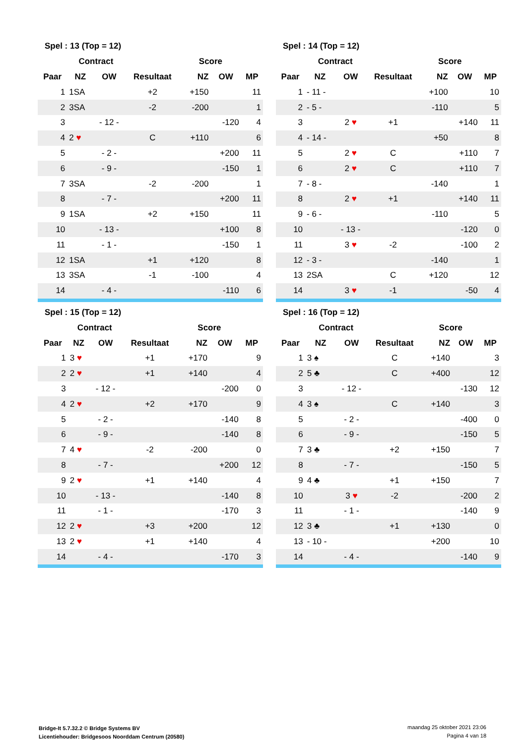| Spel : 13 (Top = 12) | | | | | | |
| --- | --- | --- | --- | --- | --- | --- |
| | Contract | | | Score | | |
| Paar | NZ | OW | Resultaat | NZ | OW | MP |
| 1 | 1SA | | +2 | +150 | | 11 |
| 2 | 3SA | | -2 | -200 | | 1 |
| 3 | | - 12 - | | | -120 | 4 |
| 4 | 2 ♥ | | C | +110 | | 6 |
| 5 | | - 2 - | | | +200 | 11 |
| 6 | | - 9 - | | | -150 | 1 |
| 7 | 3SA | | -2 | -200 | | 1 |
| 8 | | - 7 - | | | +200 | 11 |
| 9 | 1SA | | +2 | +150 | | 11 |
| 10 | | - 13 - | | | +100 | 8 |
| 11 | | - 1 - | | | -150 | 1 |
| 12 | 1SA | | +1 | +120 | | 8 |
| 13 | 3SA | | -1 | -100 | | 4 |
| 14 | | - 4 - | | | -110 | 6 |
| Spel : 14 (Top = 12) | | | | | | |
| --- | --- | --- | --- | --- | --- | --- |
| | Contract | | | Score | | |
| Paar | NZ | OW | Resultaat | NZ | OW | MP |
| 1 | - 11 - | | | +100 | | 10 |
| 2 | - 5 - | | | -110 | | 5 |
| 3 | | 2 ♥ | +1 | | +140 | 11 |
| 4 | - 14 - | | | +50 | | 8 |
| 5 | | 2 ♥ | C | | +110 | 7 |
| 6 | | 2 ♥ | C | | +110 | 7 |
| 7 | - 8 - | | | -140 | | 1 |
| 8 | | 2 ♥ | +1 | | +140 | 11 |
| 9 | - 6 - | | | -110 | | 5 |
| 10 | | - 13 - | | | -120 | 0 |
| 11 | | 3 ♥ | -2 | | -100 | 2 |
| 12 | - 3 - | | | -140 | | 1 |
| 13 | 2SA | | C | +120 | | 12 |
| 14 | | 3 ♥ | -1 | | -50 | 4 |
| Spel : 15 (Top = 12) | | | | | | |
| --- | --- | --- | --- | --- | --- | --- |
| | Contract | | | Score | | |
| Paar | NZ | OW | Resultaat | NZ | OW | MP |
| 1 | 3 ♥ | | +1 | +170 | | 9 |
| 2 | 2 ♥ | | +1 | +140 | | 4 |
| 3 | | - 12 - | | | -200 | 0 |
| 4 | 2 ♥ | | +2 | +170 | | 9 |
| 5 | | - 2 - | | | -140 | 8 |
| 6 | | - 9 - | | | -140 | 8 |
| 7 | 4 ♥ | | -2 | -200 | | 0 |
| 8 | | - 7 - | | | +200 | 12 |
| 9 | 2 ♥ | | +1 | +140 | | 4 |
| 10 | | - 13 - | | | -140 | 8 |
| 11 | | - 1 - | | | -170 | 3 |
| 12 | 2 ♥ | | +3 | +200 | | 12 |
| 13 | 2 ♥ | | +1 | +140 | | 4 |
| 14 | | - 4 - | | | -170 | 3 |
| Spel : 16 (Top = 12) | | | | | | |
| --- | --- | --- | --- | --- | --- | --- |
| | Contract | | | Score | | |
| Paar | NZ | OW | Resultaat | NZ | OW | MP |
| 1 | 3 ♠ | | C | +140 | | 3 |
| 2 | 5 ♣ | | C | +400 | | 12 |
| 3 | | - 12 - | | | -130 | 12 |
| 4 | 3 ♠ | | C | +140 | | 3 |
| 5 | | - 2 - | | | -400 | 0 |
| 6 | | - 9 - | | | -150 | 5 |
| 7 | 3 ♣ | | +2 | +150 | | 7 |
| 8 | | - 7 - | | | -150 | 5 |
| 9 | 4 ♣ | | +1 | +150 | | 7 |
| 10 | | 3 ♥ | -2 | | -200 | 2 |
| 11 | | - 1 - | | | -140 | 9 |
| 12 | 3 ♣ | | +1 | +130 | | 0 |
| 13 | - 10 - | | | +200 | | 10 |
| 14 | | - 4 - | | | -140 | 9 |
Bridge-It 5.7.32.2 © Bridge Systems BV
Licentiehouder: Bridgesoos Noorddam Centrum (20580)
maandag 25 oktober 2021 23:06
Pagina 4 van 18